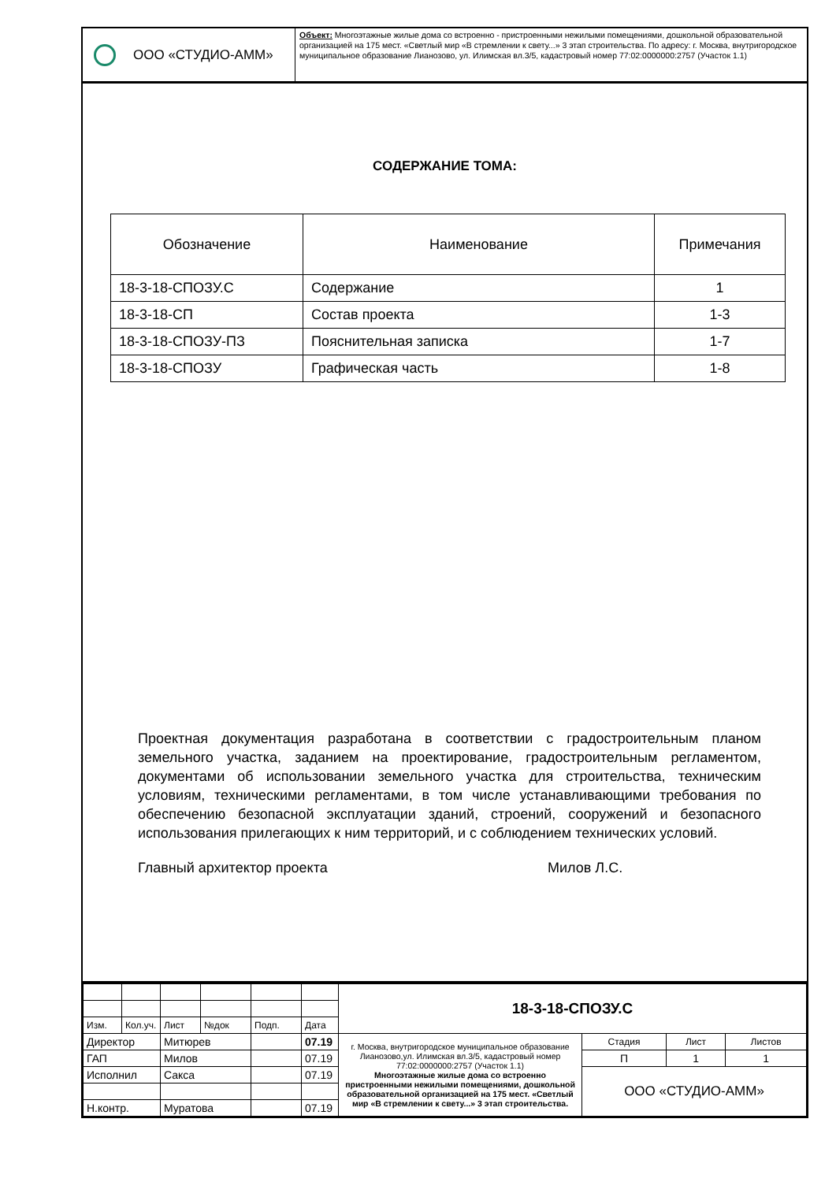ООО «СТУДИО-АММ»
Объект: Многоэтажные жилые дома со встроенно - пристроенными нежилыми помещениями, дошкольной образовательной организацией на 175 мест. «Светлый мир «В стремлении к свету...» 3 этап строительства. По адресу: г. Москва, внутригородское муниципальное образование Лианозово, ул. Илимская вл.3/5, кадастровый номер 77:02:0000000:2757 (Участок 1.1)
СОДЕРЖАНИЕ ТОМА:
| Обозначение | Наименование | Примечания |
| --- | --- | --- |
| 18-3-18-СПОЗУ.С | Содержание | 1 |
| 18-3-18-СП | Состав проекта | 1-3 |
| 18-3-18-СПОЗУ-ПЗ | Пояснительная записка | 1-7 |
| 18-3-18-СПОЗУ | Графическая часть | 1-8 |
Проектная документация разработана в соответствии с градостроительным планом земельного участка, заданием на проектирование, градостроительным регламентом, документами об использовании земельного участка для строительства, техническим условиям, техническими регламентами, в том числе устанавливающими требования по обеспечению безопасной эксплуатации зданий, строений, сооружений и безопасного использования прилегающих к ним территорий, и с соблюдением технических условий.
Главный архитектор проекта Милов Л.С.
| | | | | | | 18-3-18-СПОЗУ.С | | | |
| Изм. | Кол.уч. | Лист | №док | Подп. | Дата | | | | |
| Директор | | Митюрев | | | 07.19 | г. Москва, внутригородское муниципальное образование Лианозово,ул. Илимская вл.3/5, кадастровый номер 77:02:0000000:2757 (Участок 1.1) Многоэтажные жилые дома со встроенно пристроенными нежилыми помещениями, дошкольной образовательной организацией на 175 мест. «Светлый мир «В стремлении к свету...» 3 этап строительства. | Стадия | Лист | Листов |
| ГАП | | Милов | | | 07.19 | | П | 1 | 1 |
| Исполнил | | Сакса | | | 07.19 | | ООО «СТУДИО-АММ» | | |
| Н.контр. | | Муратова | | | 07.19 | | | | |